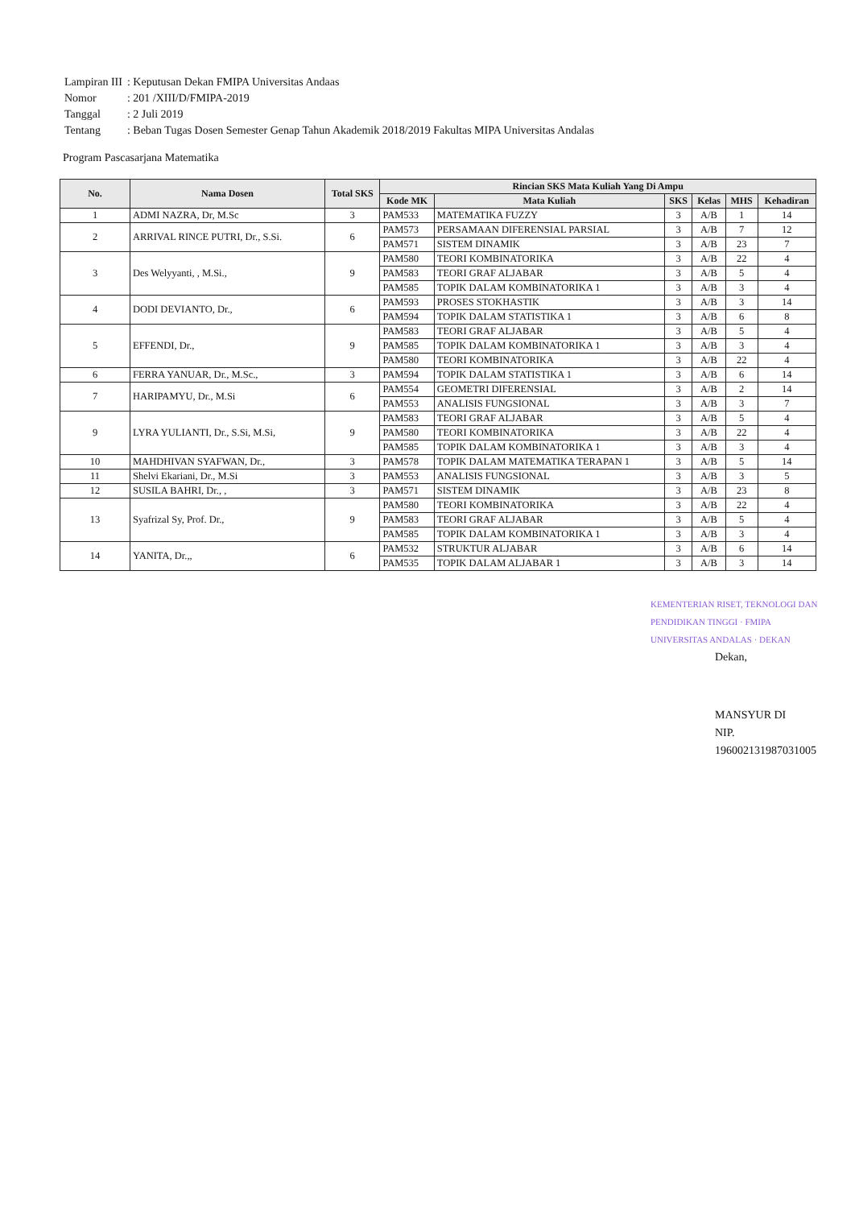| Lampiran III | : Keputusan Dekan FMIPA Universitas Andaas |
| Nomor | : 201 /XIII/D/FMIPA-2019 |
| Tanggal | : 2 Juli 2019 |
| Tentang | : Beban Tugas Dosen Semester Genap Tahun Akademik 2018/2019 Fakultas MIPA Universitas Andalas |
Program Pascasarjana Matematika
| No. | Nama Dosen | Total SKS | Rincian SKS Mata Kuliah Yang Di Ampu | | | | | |
| --- | --- | --- | --- | --- | --- | --- | --- | --- |
| | | | Kode MK | Mata Kuliah | SKS | Kelas | MHS | Kehadiran |
| 1 | ADMI NAZRA, Dr, M.Sc | 3 | PAM533 | MATEMATIKA FUZZY | 3 | A/B | 1 | 14 |
| 2 | ARRIVAL RINCE PUTRI, Dr., S.Si. | 6 | PAM573 | PERSAMAAN DIFERENSIAL PARSIAL | 3 | A/B | 7 | 12 |
| | | | PAM571 | SISTEM DINAMIK | 3 | A/B | 23 | 7 |
| 3 | Des Welyyanti, , M.Si., | 9 | PAM580 | TEORI KOMBINATORIKA | 3 | A/B | 22 | 4 |
| | | | PAM583 | TEORI GRAF ALJABAR | 3 | A/B | 5 | 4 |
| | | | PAM585 | TOPIK DALAM KOMBINATORIKA 1 | 3 | A/B | 3 | 4 |
| 4 | DODI DEVIANTO, Dr., | 6 | PAM593 | PROSES STOKHASTIK | 3 | A/B | 3 | 14 |
| | | | PAM594 | TOPIK DALAM STATISTIKA 1 | 3 | A/B | 6 | 8 |
| 5 | EFFENDI, Dr., | 9 | PAM583 | TEORI GRAF ALJABAR | 3 | A/B | 5 | 4 |
| | | | PAM585 | TOPIK DALAM KOMBINATORIKA 1 | 3 | A/B | 3 | 4 |
| | | | PAM580 | TEORI KOMBINATORIKA | 3 | A/B | 22 | 4 |
| 6 | FERRA YANUAR, Dr., M.Sc., | 3 | PAM594 | TOPIK DALAM STATISTIKA 1 | 3 | A/B | 6 | 14 |
| 7 | HARIPAMYU, Dr., M.Si | 6 | PAM554 | GEOMETRI DIFERENSIAL | 3 | A/B | 2 | 14 |
| | | | PAM553 | ANALISIS FUNGSIONAL | 3 | A/B | 3 | 7 |
| 9 | LYRA YULIANTI, Dr., S.Si, M.Si, | 9 | PAM583 | TEORI GRAF ALJABAR | 3 | A/B | 5 | 4 |
| | | | PAM580 | TEORI KOMBINATORIKA | 3 | A/B | 22 | 4 |
| | | | PAM585 | TOPIK DALAM KOMBINATORIKA 1 | 3 | A/B | 3 | 4 |
| 10 | MAHDHIVAN SYAFWAN, Dr., | 3 | PAM578 | TOPIK DALAM MATEMATIKA TERAPAN 1 | 3 | A/B | 5 | 14 |
| 11 | Shelvi Ekariani, Dr., M.Si | 3 | PAM553 | ANALISIS FUNGSIONAL | 3 | A/B | 3 | 5 |
| 12 | SUSILA BAHRI, Dr., , | 3 | PAM571 | SISTEM DINAMIK | 3 | A/B | 23 | 8 |
| 13 | Syafrizal Sy, Prof. Dr., | 9 | PAM580 | TEORI KOMBINATORIKA | 3 | A/B | 22 | 4 |
| | | | PAM583 | TEORI GRAF ALJABAR | 3 | A/B | 5 | 4 |
| | | | PAM585 | TOPIK DALAM KOMBINATORIKA 1 | 3 | A/B | 3 | 4 |
| 14 | YANITA, Dr.,, | 6 | PAM532 | STRUKTUR ALJABAR | 3 | A/B | 6 | 14 |
| | | | PAM535 | TOPIK DALAM ALJABAR 1 | 3 | A/B | 3 | 14 |
KEMENTERIAN RISET, TEKNOLOGI DAN PENDIDIKAN TINGGI · FMIPA UNIVERSITAS ANDALAS · DEKAN
Dekan,
MANSYUR DI
NIP. 196002131987031005